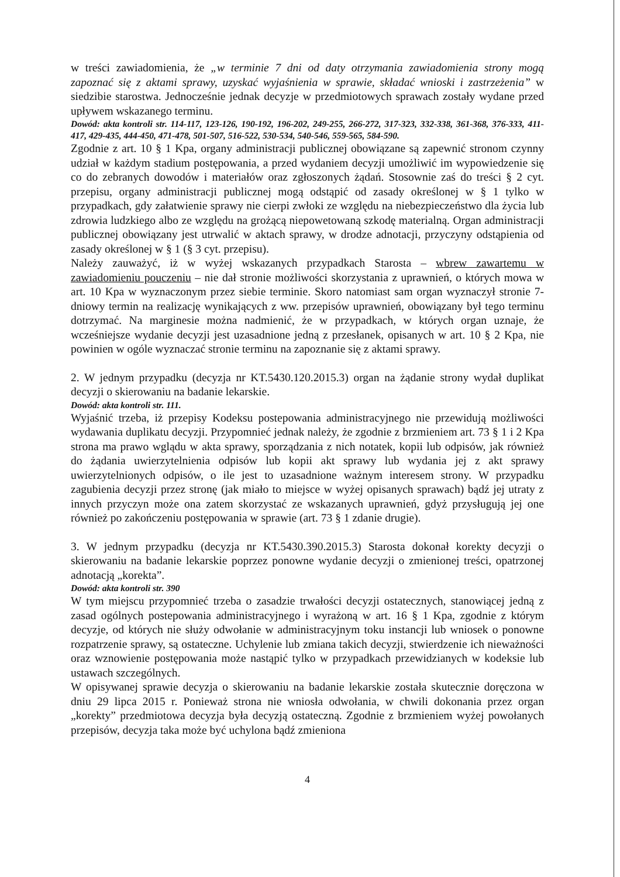w treści zawiadomienia, że „w terminie 7 dni od daty otrzymania zawiadomienia strony mogą zapoznać się z aktami sprawy, uzyskać wyjaśnienia w sprawie, składać wnioski i zastrzeżenia” w siedzibie starostwa. Jednocześnie jednak decyzje w przedmiotowych sprawach zostały wydane przed upływem wskazanego terminu.
Dowód: akta kontroli str. 114-117, 123-126, 190-192, 196-202, 249-255, 266-272, 317-323, 332-338, 361-368, 376-333, 411-417, 429-435, 444-450, 471-478, 501-507, 516-522, 530-534, 540-546, 559-565, 584-590.
Zgodnie z art. 10 § 1 Kpa, organy administracji publicznej obowiązane są zapewnić stronom czynny udział w każdym stadium postępowania, a przed wydaniem decyzji umożliwić im wypowiedzenie się co do zebranych dowodów i materiałów oraz zgłoszonych żądań. Stosownie zaś do treści § 2 cyt. przepisu, organy administracji publicznej mogą odstąpić od zasady określonej w § 1 tylko w przypadkach, gdy załatwienie sprawy nie cierpi zwłoki ze względu na niebezpieczeństwo dla życia lub zdrowia ludzkiego albo ze względu na grożącą niepowetowaną szkodę materialną. Organ administracji publicznej obowiązany jest utrwalić w aktach sprawy, w drodze adnotacji, przyczyny odstąpienia od zasady określonej w § 1 (§ 3 cyt. przepisu).
Należy zauważyć, iż w wyżej wskazanych przypadkach Starosta – wbrew zawartemu w zawiadomieniu pouczeniu – nie dał stronie możliwości skorzystania z uprawnień, o których mowa w art. 10 Kpa w wyznaczonym przez siebie terminie. Skoro natomiast sam organ wyznaczył stronie 7-dniowy termin na realizację wynikających z ww. przepisów uprawnień, obowiązany był tego terminu dotrzymać. Na marginesie można nadmienić, że w przypadkach, w których organ uznaje, że wcześniejsze wydanie decyzji jest uzasadnione jedną z przesłanek, opisanych w art. 10 § 2 Kpa, nie powinien w ogóle wyznaczać stronie terminu na zapoznanie się z aktami sprawy.
2. W jednym przypadku (decyzja nr KT.5430.120.2015.3) organ na żądanie strony wydał duplikat decyzji o skierowaniu na badanie lekarskie.
Dowód: akta kontroli str. 111.
Wyjaśnić trzeba, iż przepisy Kodeksu postepowania administracyjnego nie przewidują możliwości wydawania duplikatu decyzji. Przypomnieć jednak należy, że zgodnie z brzmieniem art. 73 § 1 i 2 Kpa strona ma prawo wglądu w akta sprawy, sporządzania z nich notatek, kopii lub odpisów, jak również do żądania uwierzytelnienia odpisów lub kopii akt sprawy lub wydania jej z akt sprawy uwierzytelnionych odpisów, o ile jest to uzasadnione ważnym interesem strony. W przypadku zagubienia decyzji przez stronę (jak miało to miejsce w wyżej opisanych sprawach) bądź jej utraty z innych przyczyn może ona zatem skorzystać ze wskazanych uprawnień, gdyż przysługują jej one również po zakończeniu postępowania w sprawie (art. 73 § 1 zdanie drugie).
3. W jednym przypadku (decyzja nr KT.5430.390.2015.3) Starosta dokonał korekty decyzji o skierowaniu na badanie lekarskie poprzez ponowne wydanie decyzji o zmienionej treści, opatrzonej adnotacją „korekta”.
Dowód: akta kontroli str. 390
W tym miejscu przypomnieć trzeba o zasadzie trwałości decyzji ostatecznych, stanowiącej jedną z zasad ogólnych postepowania administracyjnego i wyrażoną w art. 16 § 1 Kpa, zgodnie z którym decyzje, od których nie służy odwołanie w administracyjnym toku instancji lub wniosek o ponowne rozpatrzenie sprawy, są ostateczne. Uchylenie lub zmiana takich decyzji, stwierdzenie ich nieważności oraz wznowienie postępowania może nastąpić tylko w przypadkach przewidzianych w kodeksie lub ustawach szczególnych.
W opisywanej sprawie decyzja o skierowaniu na badanie lekarskie została skutecznie doręczona w dniu 29 lipca 2015 r. Ponieważ strona nie wniosła odwołania, w chwili dokonania przez organ „korekty” przedmiotowa decyzja była decyzją ostateczną. Zgodnie z brzmieniem wyżej powołanych przepisów, decyzja taka może być uchylona bądź zmieniona
4